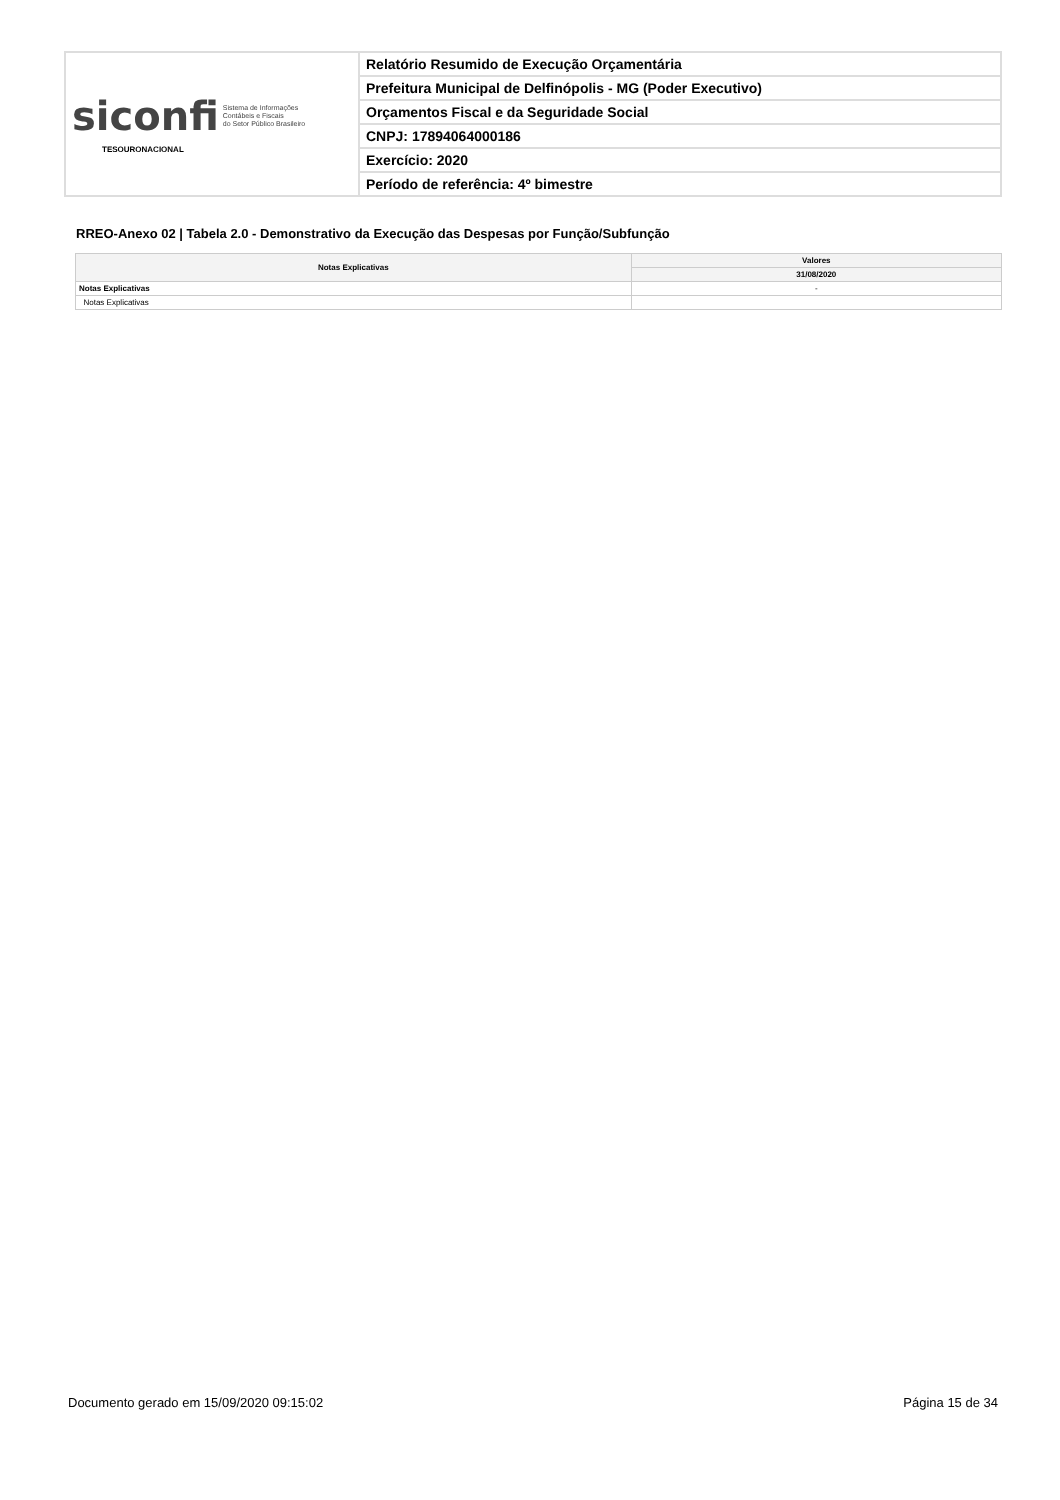| siconfi Sistema de Informações Contábeis e Fiscais do Setor Público Brasileiro TESOURONACIONAL | Relatório Resumido de Execução Orçamentária |
| | Prefeitura Municipal de Delfinópolis - MG (Poder Executivo) |
| | Orçamentos Fiscal e da Seguridade Social |
| | CNPJ: 17894064000186 |
| | Exercício: 2020 |
| | Período de referência: 4º bimestre |
RREO-Anexo 02 | Tabela 2.0 - Demonstrativo da Execução das Despesas por Função/Subfunção
| Notas Explicativas | Valores |
| --- | --- |
| | 31/08/2020 |
| Notas Explicativas | - |
| Notas Explicativas | |
Documento gerado em 15/09/2020 09:15:02
Página 15 de 34